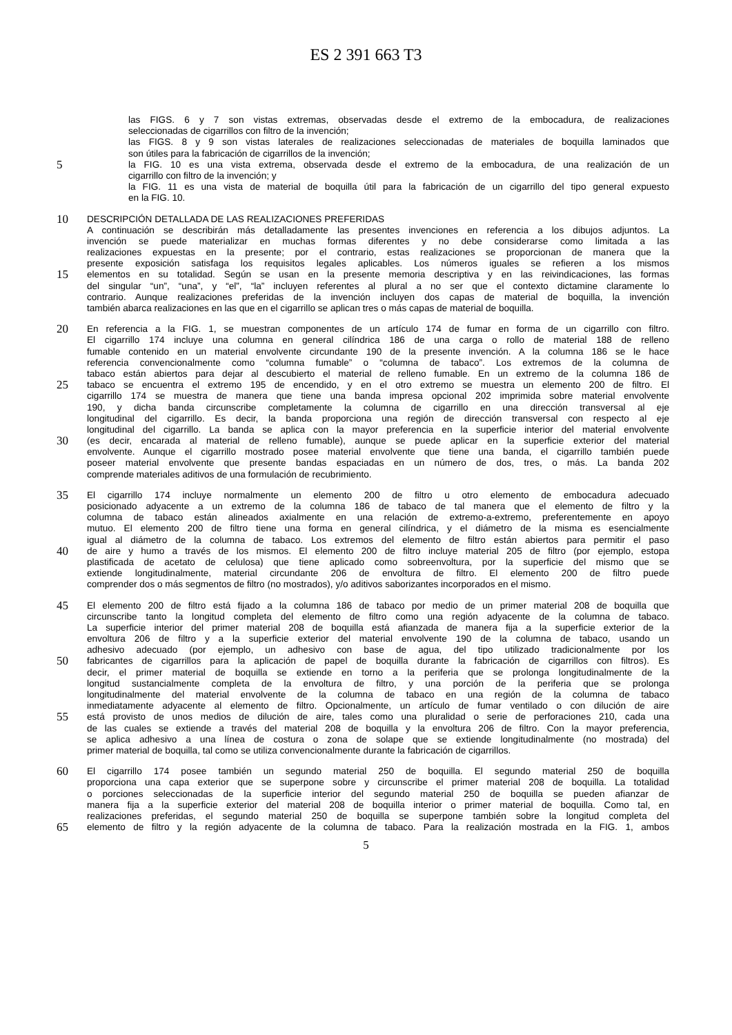ES 2 391 663 T3
las FIGS. 6 y 7 son vistas extremas, observadas desde el extremo de la embocadura, de realizaciones
seleccionadas de cigarrillos con filtro de la invención;
las FIGS. 8 y 9 son vistas laterales de realizaciones seleccionadas de materiales de boquilla laminados que
son útiles para la fabricación de cigarrillos de la invención;
5 la FIG. 10 es una vista extrema, observada desde el extremo de la embocadura, de una realización de un
cigarrillo con filtro de la invención; y
la FIG. 11 es una vista de material de boquilla útil para la fabricación de un cigarrillo del tipo general expuesto
en la FIG. 10.
10 DESCRIPCIÓN DETALLADA DE LAS REALIZACIONES PREFERIDAS
A continuación se describirán más detalladamente las presentes invenciones en referencia a los dibujos adjuntos. La
invención se puede materializar en muchas formas diferentes y no debe considerarse como limitada a las
realizaciones expuestas en la presente; por el contrario, estas realizaciones se proporcionan de manera que la
presente exposición satisfaga los requisitos legales aplicables. Los números iguales se refieren a los mismos
15 elementos en su totalidad. Según se usan en la presente memoria descriptiva y en las reivindicaciones, las formas
del singular “un”, “una”, y “el”, “la” incluyen referentes al plural a no ser que el contexto dictamine claramente lo
contrario. Aunque realizaciones preferidas de la invención incluyen dos capas de material de boquilla, la invención
también abarca realizaciones en las que en el cigarrillo se aplican tres o más capas de material de boquilla.
20 En referencia a la FIG. 1, se muestran componentes de un artículo 174 de fumar en forma de un cigarrillo con filtro.
El cigarrillo 174 incluye una columna en general cilíndrica 186 de una carga o rollo de material 188 de relleno
fumable contenido en un material envolvente circundante 190 de la presente invención. A la columna 186 se le hace
referencia convencionalmente como “columna fumable” o “columna de tabaco”. Los extremos de la columna de
tabaco están abiertos para dejar al descubierto el material de relleno fumable. En un extremo de la columna 186 de
25 tabaco se encuentra el extremo 195 de encendido, y en el otro extremo se muestra un elemento 200 de filtro. El
cigarrillo 174 se muestra de manera que tiene una banda impresa opcional 202 imprimida sobre material envolvente
190, y dicha banda circunscribe completamente la columna de cigarrillo en una dirección transversal al eje
longitudinal del cigarrillo. Es decir, la banda proporciona una región de dirección transversal con respecto al eje
longitudinal del cigarrillo. La banda se aplica con la mayor preferencia en la superficie interior del material envolvente
30 (es decir, encarada al material de relleno fumable), aunque se puede aplicar en la superficie exterior del material
envolvente. Aunque el cigarrillo mostrado posee material envolvente que tiene una banda, el cigarrillo también puede
poseer material envolvente que presente bandas espaciadas en un número de dos, tres, o más. La banda 202
comprende materiales aditivos de una formulación de recubrimiento.
35 El cigarrillo 174 incluye normalmente un elemento 200 de filtro u otro elemento de embocadura adecuado
posicionado adyacente a un extremo de la columna 186 de tabaco de tal manera que el elemento de filtro y la
columna de tabaco están alineados axialmente en una relación de extremo-a-extremo, preferentemente en apoyo
mutuo. El elemento 200 de filtro tiene una forma en general cilíndrica, y el diámetro de la misma es esencialmente
igual al diámetro de la columna de tabaco. Los extremos del elemento de filtro están abiertos para permitir el paso
40 de aire y humo a través de los mismos. El elemento 200 de filtro incluye material 205 de filtro (por ejemplo, estopa
plastificada de acetato de celulosa) que tiene aplicado como sobreenvoltura, por la superficie del mismo que se
extiende longitudinalmente, material circundante 206 de envoltura de filtro. El elemento 200 de filtro puede
comprender dos o más segmentos de filtro (no mostrados), y/o aditivos saborizantes incorporados en el mismo.
45 El elemento 200 de filtro está fijado a la columna 186 de tabaco por medio de un primer material 208 de boquilla que
circunscribe tanto la longitud completa del elemento de filtro como una región adyacente de la columna de tabaco.
La superficie interior del primer material 208 de boquilla está afianzada de manera fija a la superficie exterior de la
envoltura 206 de filtro y a la superficie exterior del material envolvente 190 de la columna de tabaco, usando un
adhesivo adecuado (por ejemplo, un adhesivo con base de agua, del tipo utilizado tradicionalmente por los
50 fabricantes de cigarrillos para la aplicación de papel de boquilla durante la fabricación de cigarrillos con filtros). Es
decir, el primer material de boquilla se extiende en torno a la periferia que se prolonga longitudinalmente de la
longitud sustancialmente completa de la envoltura de filtro, y una porción de la periferia que se prolonga
longitudinalmente del material envolvente de la columna de tabaco en una región de la columna de tabaco
inmediatamente adyacente al elemento de filtro. Opcionalmente, un artículo de fumar ventilado o con dilución de aire
55 está provisto de unos medios de dilución de aire, tales como una pluralidad o serie de perforaciones 210, cada una
de las cuales se extiende a través del material 208 de boquilla y la envoltura 206 de filtro. Con la mayor preferencia,
se aplica adhesivo a una línea de costura o zona de solape que se extiende longitudinalmente (no mostrada) del
primer material de boquilla, tal como se utiliza convencionalmente durante la fabricación de cigarrillos.
60 El cigarrillo 174 posee también un segundo material 250 de boquilla. El segundo material 250 de boquilla
proporciona una capa exterior que se superpone sobre y circunscribe el primer material 208 de boquilla. La totalidad
o porciones seleccionadas de la superficie interior del segundo material 250 de boquilla se pueden afianzar de
manera fija a la superficie exterior del material 208 de boquilla interior o primer material de boquilla. Como tal, en
realizaciones preferidas, el segundo material 250 de boquilla se superpone también sobre la longitud completa del
65 elemento de filtro y la región adyacente de la columna de tabaco. Para la realización mostrada en la FIG. 1, ambos
5